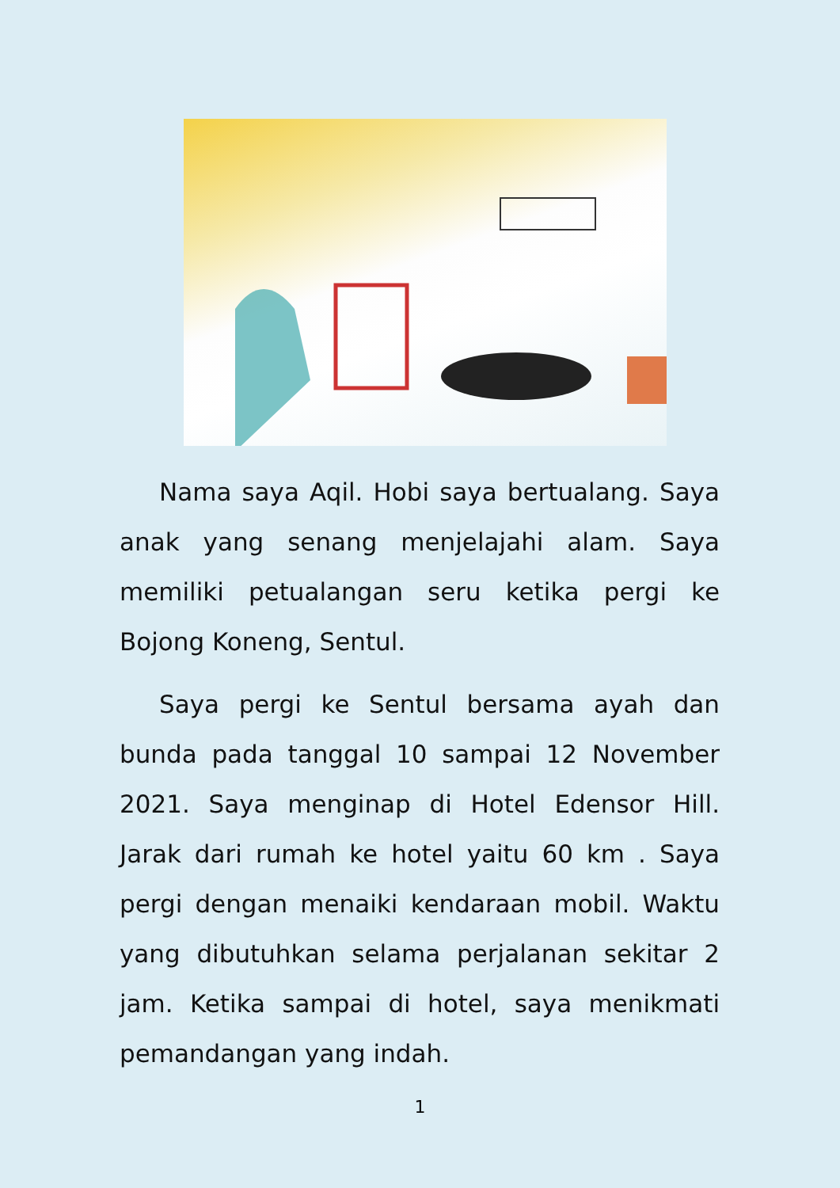Nama saya Aqil. Hobi saya bertualang. Saya anak yang senang menjelajahi alam. Saya memiliki petualangan seru ketika pergi ke Bojong Koneng, Sentul.
Saya pergi ke Sentul bersama ayah dan bunda pada tanggal 10 sampai 12 November 2021. Saya menginap di Hotel Edensor Hill. Jarak dari rumah ke hotel yaitu 60 km . Saya pergi dengan menaiki kendaraan mobil. Waktu yang dibutuhkan selama perjalanan sekitar 2 jam. Ketika sampai di hotel, saya menikmati pemandangan yang indah.
1